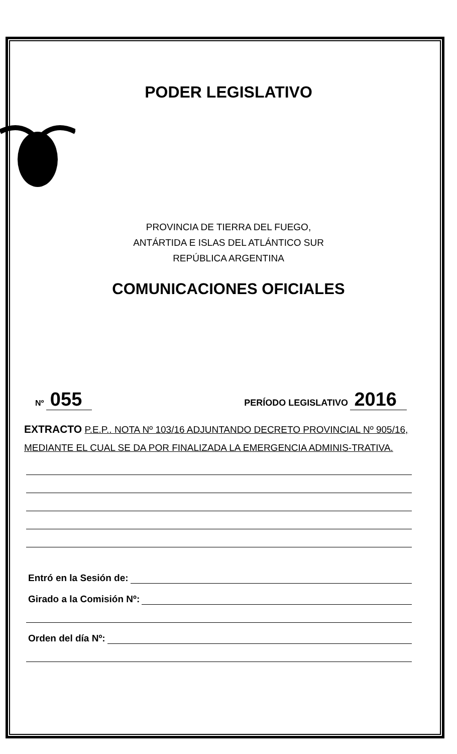PODER LEGISLATIVO
PROVINCIA DE TIERRA DEL FUEGO,
ANTÁRTIDA E ISLAS DEL ATLÁNTICO SUR
REPÚBLICA ARGENTINA
COMUNICACIONES OFICIALES
Nº 055
PERÍODO LEGISLATIVO 2016
EXTRACTO P.E.P.. NOTA Nº 103/16 ADJUNTANDO DECRETO PROVINCIAL Nº 905/16, MEDIANTE EL CUAL SE DA POR FINALIZADA LA EMERGENCIA ADMINIS-TRATIVA.
Entró en la Sesión de:
Girado a la Comisión Nº:
Orden del día Nº: